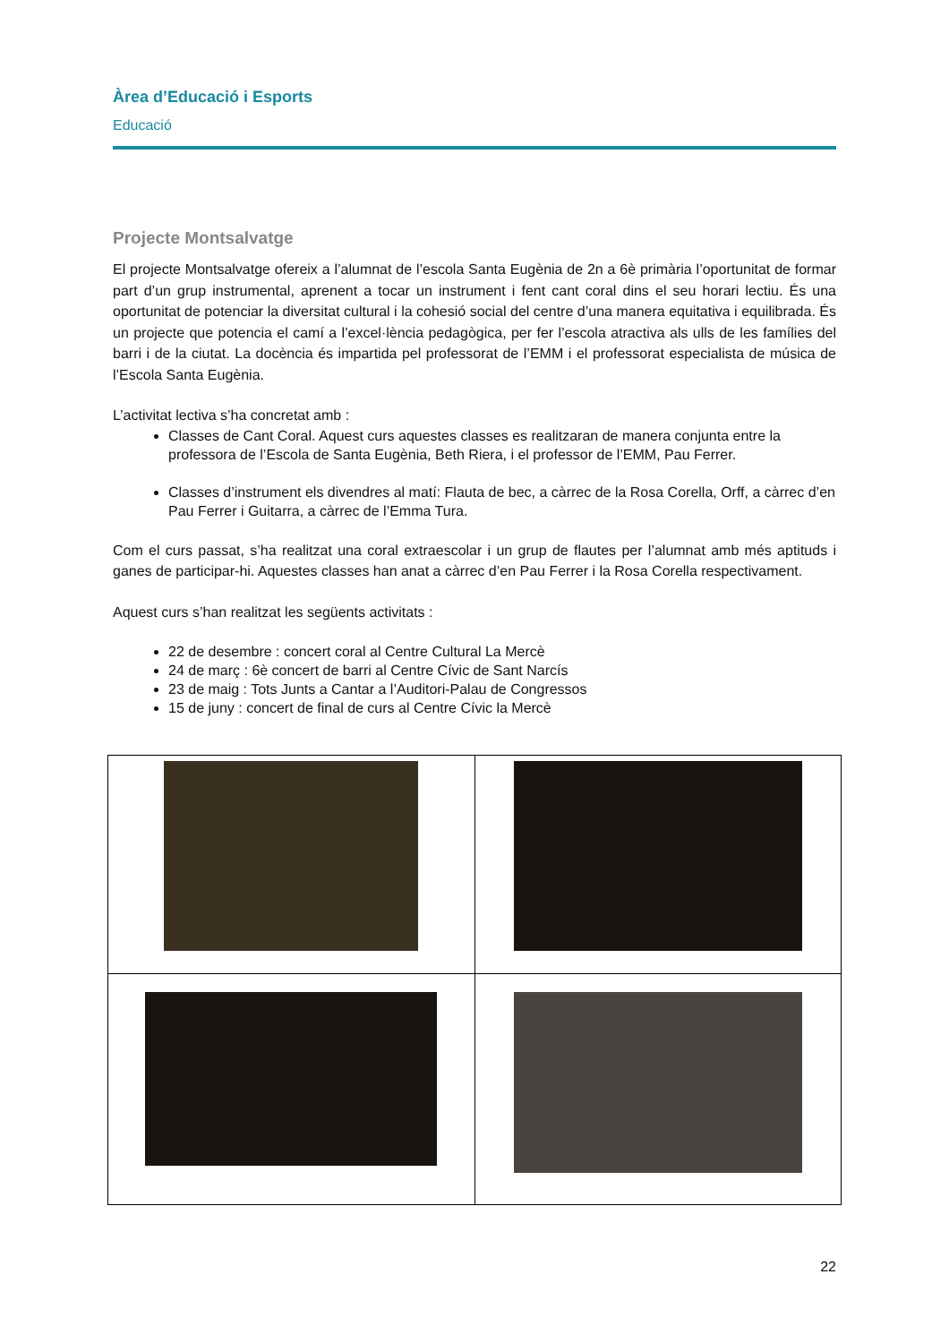Àrea d’Educació i Esports
Educació
Projecte Montsalvatge
El projecte Montsalvatge ofereix a l’alumnat de l’escola Santa Eugènia de 2n a 6è primària l’oportunitat de formar part d’un grup instrumental, aprenent a tocar un instrument i fent cant coral dins el seu horari lectiu. És una oportunitat de potenciar la diversitat cultural i la cohesió social del centre d’una manera equitativa i equilibrada. És un projecte que potencia el camí a l’excel·lència pedagògica, per fer l’escola atractiva als ulls de les famílies del barri i de la ciutat. La docència és impartida pel professorat de l’EMM i el professorat especialista de música de l’Escola Santa Eugènia.
L’activitat lectiva s’ha concretat amb :
Classes de Cant Coral. Aquest curs aquestes classes es realitzaran de manera conjunta entre la professora de l’Escola de Santa Eugènia, Beth Riera, i el professor de l’EMM, Pau Ferrer.
Classes d’instrument els divendres al matí: Flauta de bec, a càrrec de la Rosa Corella, Orff, a càrrec d’en Pau Ferrer i Guitarra, a càrrec de l’Emma Tura.
Com el curs passat, s’ha realitzat una coral extraescolar i un grup de flautes per l’alumnat amb més aptituds i ganes de participar-hi. Aquestes classes han anat a càrrec d’en Pau Ferrer i la Rosa Corella respectivament.
Aquest curs s’han realitzat les següents activitats :
22 de desembre : concert coral al Centre Cultural La Mercè
24 de març : 6è concert de barri al Centre Cívic de Sant Narcís
23 de maig : Tots Junts a Cantar a l’Auditori-Palau de Congressos
15 de juny : concert de final de curs al Centre Cívic la Mercè
22